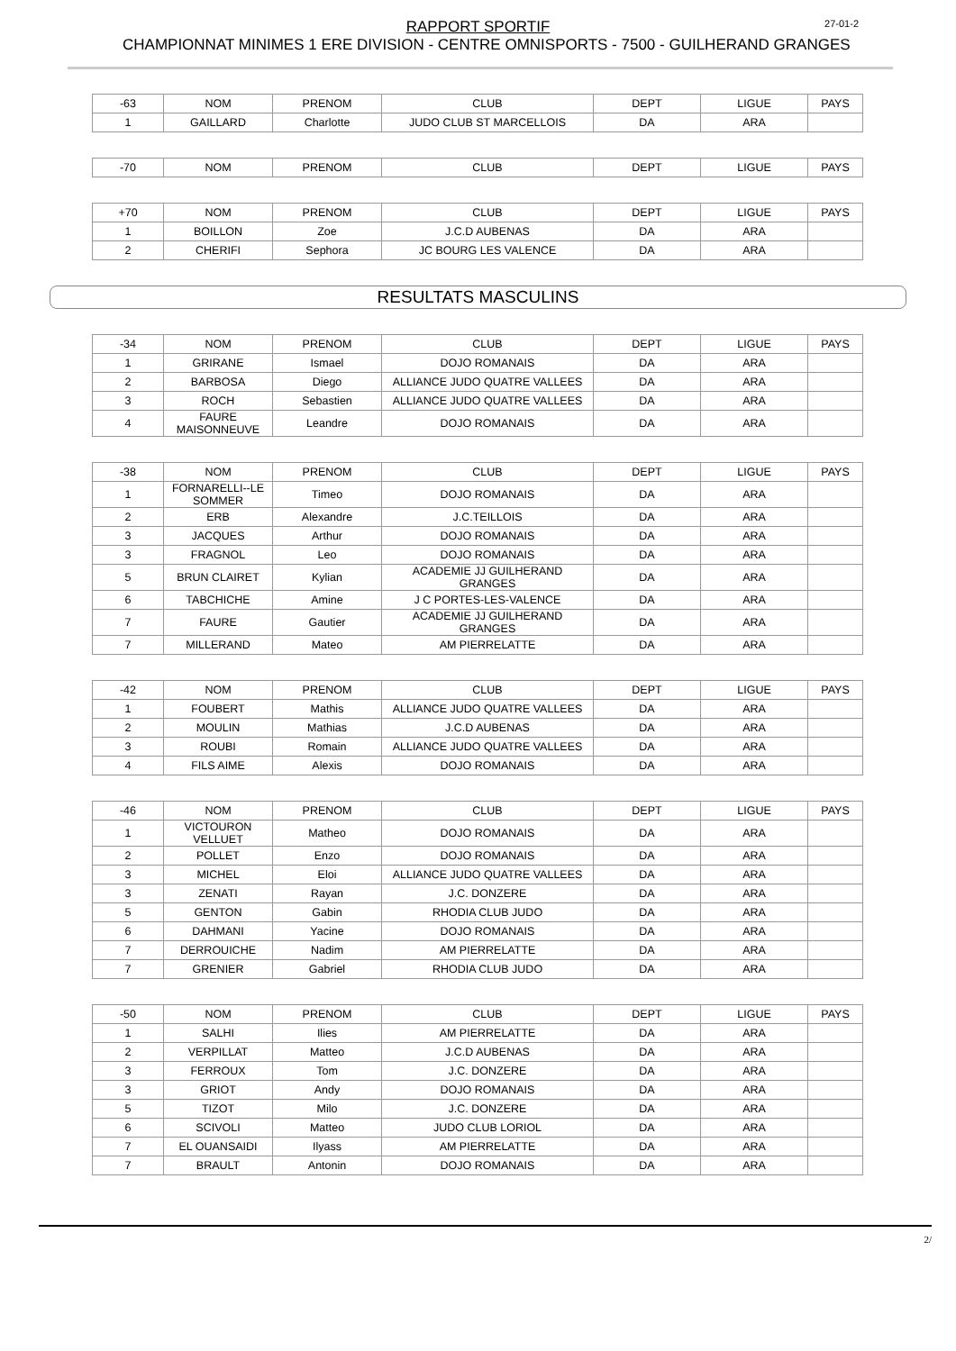RAPPORT SPORTIF
27-01-2
CHAMPIONNAT MINIMES 1 ERE DIVISION - CENTRE OMNISPORTS - 7500 - GUILHERAND GRANGES
| -63 | NOM | PRENOM | CLUB | DEPT | LIGUE | PAYS |
| --- | --- | --- | --- | --- | --- | --- |
| 1 | GAILLARD | Charlotte | JUDO CLUB ST MARCELLOIS | DA | ARA | |
| -70 | NOM | PRENOM | CLUB | DEPT | LIGUE | PAYS |
| --- | --- | --- | --- | --- | --- | --- |
| +70 | NOM | PRENOM | CLUB | DEPT | LIGUE | PAYS |
| --- | --- | --- | --- | --- | --- | --- |
| 1 | BOILLON | Zoe | J.C.D AUBENAS | DA | ARA | |
| 2 | CHERIFI | Sephora | JC BOURG LES VALENCE | DA | ARA | |
RESULTATS MASCULINS
| -34 | NOM | PRENOM | CLUB | DEPT | LIGUE | PAYS |
| --- | --- | --- | --- | --- | --- | --- |
| 1 | GRIRANE | Ismael | DOJO ROMANAIS | DA | ARA | |
| 2 | BARBOSA | Diego | ALLIANCE JUDO QUATRE VALLEES | DA | ARA | |
| 3 | ROCH | Sebastien | ALLIANCE JUDO QUATRE VALLEES | DA | ARA | |
| 4 | FAURE MAISONNEUVE | Leandre | DOJO ROMANAIS | DA | ARA | |
| -38 | NOM | PRENOM | CLUB | DEPT | LIGUE | PAYS |
| --- | --- | --- | --- | --- | --- | --- |
| 1 | FORNARELLI--LE SOMMER | Timeo | DOJO ROMANAIS | DA | ARA | |
| 2 | ERB | Alexandre | J.C.TEILLOIS | DA | ARA | |
| 3 | JACQUES | Arthur | DOJO ROMANAIS | DA | ARA | |
| 3 | FRAGNOL | Leo | DOJO ROMANAIS | DA | ARA | |
| 5 | BRUN CLAIRET | Kylian | ACADEMIE JJ GUILHERAND GRANGES | DA | ARA | |
| 6 | TABCHICHE | Amine | J C PORTES-LES-VALENCE | DA | ARA | |
| 7 | FAURE | Gautier | ACADEMIE JJ GUILHERAND GRANGES | DA | ARA | |
| 7 | MILLERAND | Mateo | AM PIERRELATTE | DA | ARA | |
| -42 | NOM | PRENOM | CLUB | DEPT | LIGUE | PAYS |
| --- | --- | --- | --- | --- | --- | --- |
| 1 | FOUBERT | Mathis | ALLIANCE JUDO QUATRE VALLEES | DA | ARA | |
| 2 | MOULIN | Mathias | J.C.D AUBENAS | DA | ARA | |
| 3 | ROUBI | Romain | ALLIANCE JUDO QUATRE VALLEES | DA | ARA | |
| 4 | FILS AIME | Alexis | DOJO ROMANAIS | DA | ARA | |
| -46 | NOM | PRENOM | CLUB | DEPT | LIGUE | PAYS |
| --- | --- | --- | --- | --- | --- | --- |
| 1 | VICTOURON VELLUET | Matheo | DOJO ROMANAIS | DA | ARA | |
| 2 | POLLET | Enzo | DOJO ROMANAIS | DA | ARA | |
| 3 | MICHEL | Eloi | ALLIANCE JUDO QUATRE VALLEES | DA | ARA | |
| 3 | ZENATI | Rayan | J.C. DONZERE | DA | ARA | |
| 5 | GENTON | Gabin | RHODIA CLUB JUDO | DA | ARA | |
| 6 | DAHMANI | Yacine | DOJO ROMANAIS | DA | ARA | |
| 7 | DERROUICHE | Nadim | AM PIERRELATTE | DA | ARA | |
| 7 | GRENIER | Gabriel | RHODIA CLUB JUDO | DA | ARA | |
| -50 | NOM | PRENOM | CLUB | DEPT | LIGUE | PAYS |
| --- | --- | --- | --- | --- | --- | --- |
| 1 | SALHI | Ilies | AM PIERRELATTE | DA | ARA | |
| 2 | VERPILLAT | Matteo | J.C.D AUBENAS | DA | ARA | |
| 3 | FERROUX | Tom | J.C. DONZERE | DA | ARA | |
| 3 | GRIOT | Andy | DOJO ROMANAIS | DA | ARA | |
| 5 | TIZOT | Milo | J.C. DONZERE | DA | ARA | |
| 6 | SCIVOLI | Matteo | JUDO CLUB LORIOL | DA | ARA | |
| 7 | EL OUANSAIDI | Ilyass | AM PIERRELATTE | DA | ARA | |
| 7 | BRAULT | Antonin | DOJO ROMANAIS | DA | ARA | |
2/